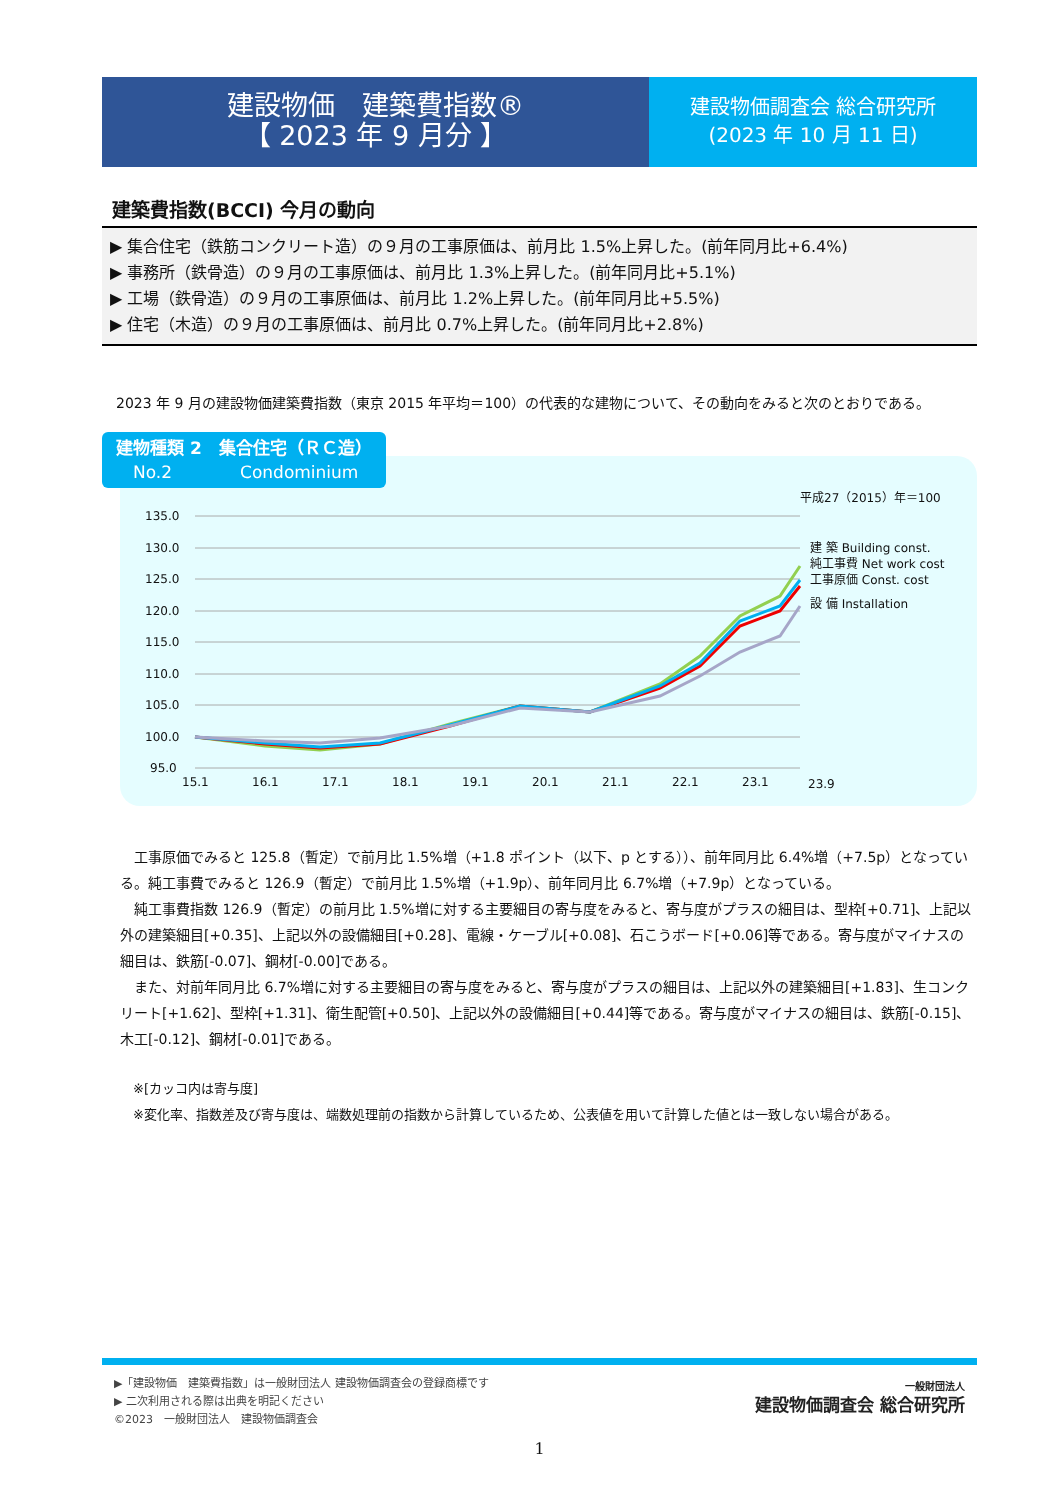建設物価　建築費指数®
【 2023 年 9 月分 】
建設物価調査会 総合研究所
(2023 年 10 月 11 日)
建築費指数(BCCI) 今月の動向
▶ 集合住宅（鉄筋コンクリート造）の９月の工事原価は、前月比 1.5%上昇した。(前年同月比+6.4%)
▶ 事務所（鉄骨造）の９月の工事原価は、前月比 1.3%上昇した。(前年同月比+5.1%)
▶ 工場（鉄骨造）の９月の工事原価は、前月比 1.2%上昇した。(前年同月比+5.5%)
▶ 住宅（木造）の９月の工事原価は、前月比 0.7%上昇した。(前年同月比+2.8%)
　2023 年 9 月の建設物価建築費指数（東京 2015 年平均＝100）の代表的な建物について、その動向をみると次のとおりである。
建物種類 2　集合住宅（ＲＣ造）
　No.2　　　　Condominium
135.0
130.0
125.0
120.0
115.0
110.0
105.0
100.0
95.0
15.1
16.1
17.1
18.1
19.1
20.1
21.1
22.1
23.1
23.9
平成27（2015）年＝100
建 築 Building const.
純工事費 Net work cost
工事原価 Const. cost
設 備 Installation
　工事原価でみると 125.8（暫定）で前月比 1.5%増（+1.8 ポイント（以下、p とする））、前年同月比 6.4%増（+7.5p）となっている。純工事費でみると 126.9（暫定）で前月比 1.5%増（+1.9p）、前年同月比 6.7%増（+7.9p）となっている。
　純工事費指数 126.9（暫定）の前月比 1.5%増に対する主要細目の寄与度をみると、寄与度がプラスの細目は、型枠[+0.71]、上記以外の建築細目[+0.35]、上記以外の設備細目[+0.28]、電線・ケーブル[+0.08]、石こうボード[+0.06]等である。寄与度がマイナスの細目は、鉄筋[-0.07]、鋼材[-0.00]である。
　また、対前年同月比 6.7%増に対する主要細目の寄与度をみると、寄与度がプラスの細目は、上記以外の建築細目[+1.83]、生コンクリート[+1.62]、型枠[+1.31]、衛生配管[+0.50]、上記以外の設備細目[+0.44]等である。寄与度がマイナスの細目は、鉄筋[-0.15]、木工[-0.12]、鋼材[-0.01]である。
　※[カッコ内は寄与度]
　※変化率、指数差及び寄与度は、端数処理前の指数から計算しているため、公表値を用いて計算した値とは一致しない場合がある。
▶「建設物価　建築費指数」は一般財団法人 建設物価調査会の登録商標です
▶ 二次利用される際は出典を明記ください
©2023　一般財団法人　建設物価調査会
一般財団法人
建設物価調査会 総合研究所
1